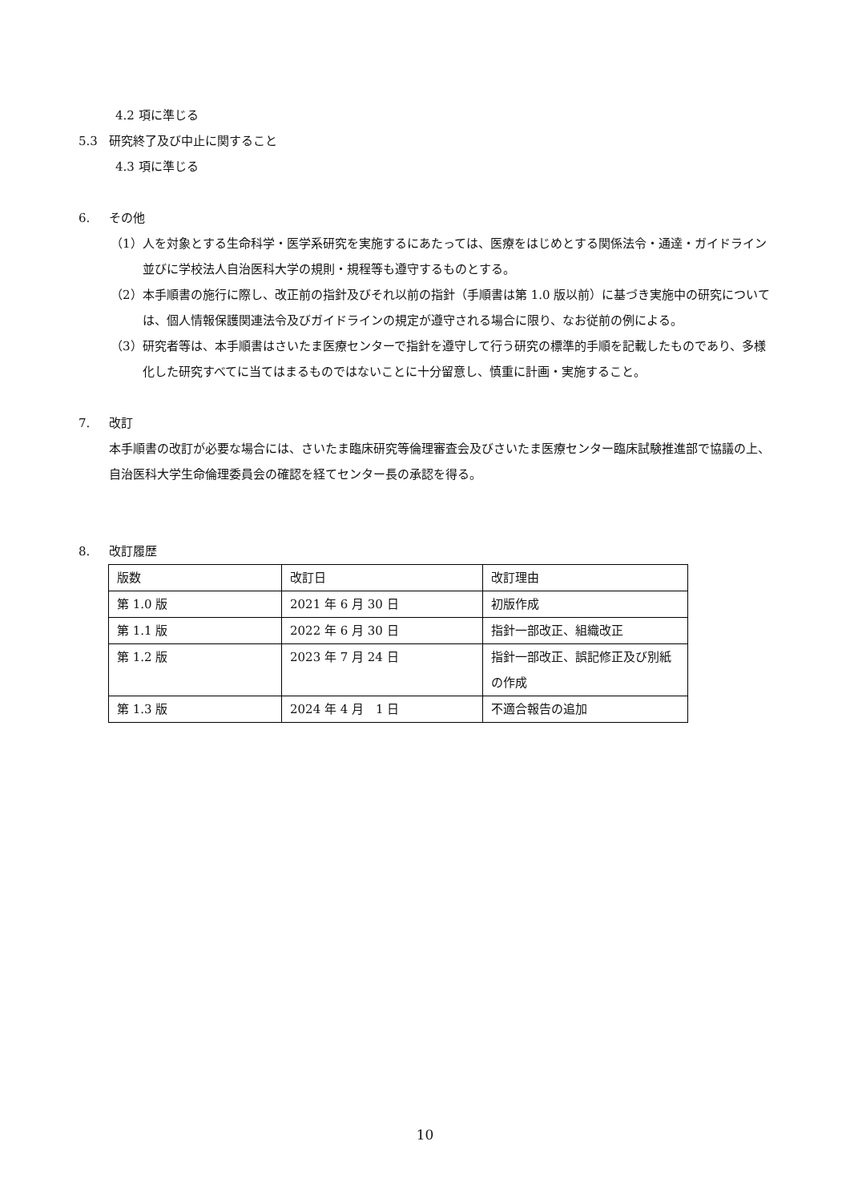4.2 項に準じる
5.3 研究終了及び中止に関すること
4.3 項に準じる
6. その他
（1） 人を対象とする生命科学・医学系研究を実施するにあたっては、医療をはじめとする関係法令・通達・ガイドライン並びに学校法人自治医科大学の規則・規程等も遵守するものとする。
（2） 本手順書の施行に際し、改正前の指針及びそれ以前の指針（手順書は第 1.0 版以前）に基づき実施中の研究については、個人情報保護関連法令及びガイドラインの規定が遵守される場合に限り、なお従前の例による。
（3） 研究者等は、本手順書はさいたま医療センターで指針を遵守して行う研究の標準的手順を記載したものであり、多様化した研究すべてに当てはまるものではないことに十分留意し、慎重に計画・実施すること。
7. 改訂
本手順書の改訂が必要な場合には、さいたま臨床研究等倫理審査会及びさいたま医療センター臨床試験推進部で協議の上、自治医科大学生命倫理委員会の確認を経てセンター長の承認を得る。
8. 改訂履歴
| 版数 | 改訂日 | 改訂理由 |
| 第 1.0 版 | 2021 年 6 月 30 日 | 初版作成 |
| 第 1.1 版 | 2022 年 6 月 30 日 | 指針一部改正、組織改正 |
| 第 1.2 版 | 2023 年 7 月 24 日 | 指針一部改正、誤記修正及び別紙の作成 |
| 第 1.3 版 | 2024 年 4 月 1 日 | 不適合報告の追加 |
10